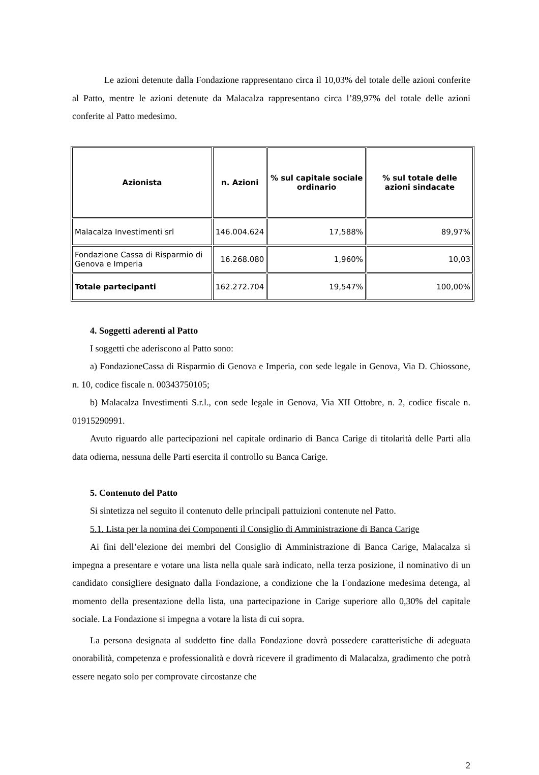Le azioni detenute dalla Fondazione rappresentano circa il 10,03% del totale delle azioni conferite al Patto, mentre le azioni detenute da Malacalza rappresentano circa l’89,97% del totale delle azioni conferite al Patto medesimo.
| Azionista | n. Azioni | % sul capitale sociale ordinario | % sul totale delle azioni sindacate |
| --- | --- | --- | --- |
| Malacalza Investimenti srl | 146.004.624 | 17,588% | 89,97% |
| Fondazione Cassa di Risparmio di Genova e Imperia | 16.268.080 | 1,960% | 10,03 |
| Totale partecipanti | 162.272.704 | 19,547% | 100,00% |
4. Soggetti aderenti al Patto
I soggetti che aderiscono al Patto sono:
a) FondazioneCassa di Risparmio di Genova e Imperia, con sede legale in Genova, Via D. Chiossone, n. 10, codice fiscale n. 00343750105;
b) Malacalza Investimenti S.r.l., con sede legale in Genova, Via XII Ottobre, n. 2, codice fiscale n. 01915290991.
Avuto riguardo alle partecipazioni nel capitale ordinario di Banca Carige di titolarità delle Parti alla data odierna, nessuna delle Parti esercita il controllo su Banca Carige.
5. Contenuto del Patto
Si sintetizza nel seguito il contenuto delle principali pattuizioni contenute nel Patto.
5.1. Lista per la nomina dei Componenti il Consiglio di Amministrazione di Banca Carige
Ai fini dell’elezione dei membri del Consiglio di Amministrazione di Banca Carige, Malacalza si impegna a presentare e votare una lista nella quale sarà indicato, nella terza posizione, il nominativo di un candidato consigliere designato dalla Fondazione, a condizione che la Fondazione medesima detenga, al momento della presentazione della lista, una partecipazione in Carige superiore allo 0,30% del capitale sociale. La Fondazione si impegna a votare la lista di cui sopra.
La persona designata al suddetto fine dalla Fondazione dovrà possedere caratteristiche di adeguata onorabilità, competenza e professionalità e dovrà ricevere il gradimento di Malacalza, gradimento che potrà essere negato solo per comprovate circostanze che
2